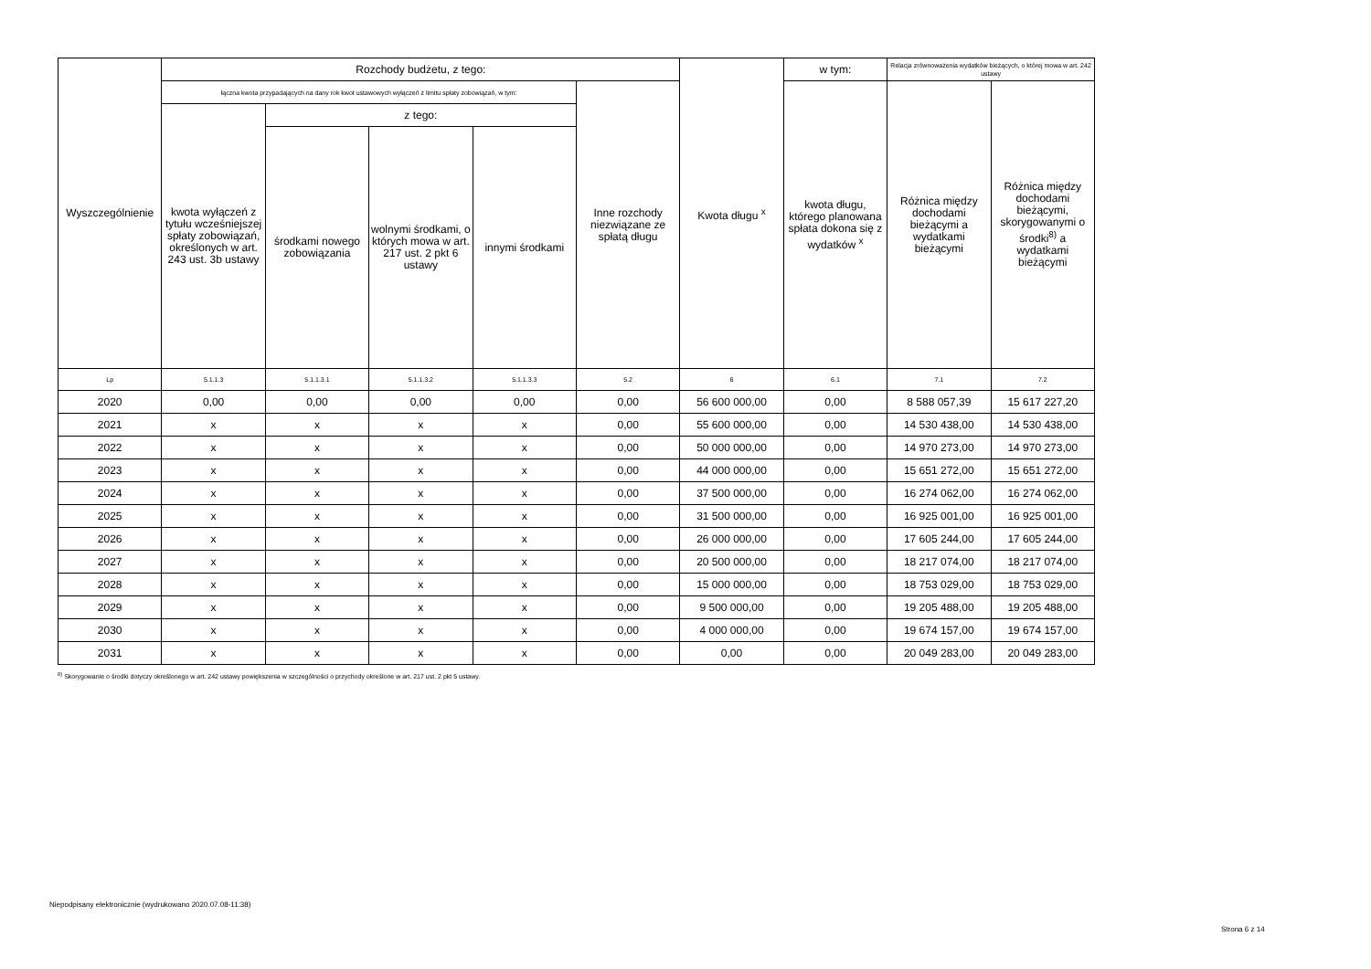| Wyszczególnienie | Rozchody budżetu, z tego: | | | | | Kwota długu <sup>x</sup> | w tym: | Relacja zrównoważenia wydatków bieżących, o której mowa w art. 242 ustawy | |
| --- | --- | --- | --- | --- | --- | --- | --- | --- | --- |
| | łączna kwota przypadających na dany rok kwot ustawowych wyłączeń z limitu spłaty zobowiązań, w tym: | | | | Inne rozchody niezwiązane ze spłatą długu | | kwota długu, którego planowana spłata dokona się z wydatków <sup>x</sup> | Różnica między dochodami bieżącymi a wydatkami bieżącymi | Różnica między dochodami bieżącymi, skorygowanymi o środki<sup>8)</sup> a wydatkami bieżącymi |
| | kwota wyłączeń z tytułu wcześniejszej spłaty zobowiązań, określonych w art. 243 ust. 3b ustawy | z tego: | | | | | | | |
| | | środkami nowego zobowiązania | wolnymi środkami, o których mowa w art. 217 ust. 2 pkt 6 ustawy | innymi środkami | | | | | |
| Lp | 5.1.1.3 | 5.1.1.3.1 | 5.1.1.3.2 | 5.1.1.3.3 | 5.2 | 6 | 6.1 | 7.1 | 7.2 |
| 2020 | 0,00 | 0,00 | 0,00 | 0,00 | 0,00 | 56 600 000,00 | 0,00 | 8 588 057,39 | 15 617 227,20 |
| 2021 | x | x | x | x | 0,00 | 55 600 000,00 | 0,00 | 14 530 438,00 | 14 530 438,00 |
| 2022 | x | x | x | x | 0,00 | 50 000 000,00 | 0,00 | 14 970 273,00 | 14 970 273,00 |
| 2023 | x | x | x | x | 0,00 | 44 000 000,00 | 0,00 | 15 651 272,00 | 15 651 272,00 |
| 2024 | x | x | x | x | 0,00 | 37 500 000,00 | 0,00 | 16 274 062,00 | 16 274 062,00 |
| 2025 | x | x | x | x | 0,00 | 31 500 000,00 | 0,00 | 16 925 001,00 | 16 925 001,00 |
| 2026 | x | x | x | x | 0,00 | 26 000 000,00 | 0,00 | 17 605 244,00 | 17 605 244,00 |
| 2027 | x | x | x | x | 0,00 | 20 500 000,00 | 0,00 | 18 217 074,00 | 18 217 074,00 |
| 2028 | x | x | x | x | 0,00 | 15 000 000,00 | 0,00 | 18 753 029,00 | 18 753 029,00 |
| 2029 | x | x | x | x | 0,00 | 9 500 000,00 | 0,00 | 19 205 488,00 | 19 205 488,00 |
| 2030 | x | x | x | x | 0,00 | 4 000 000,00 | 0,00 | 19 674 157,00 | 19 674 157,00 |
| 2031 | x | x | x | x | 0,00 | 0,00 | 0,00 | 20 049 283,00 | 20 049 283,00 |
<sup>8)</sup> Skorygowanie o środki dotyczy określonego w art. 242 ustawy powiększenia w szczególności o przychody określone w art. 217 ust. 2 pkt 5 ustawy.
Niepodpisany elektronicznie (wydrukowano 2020.07.08-11:38)
Strona 6 z 14